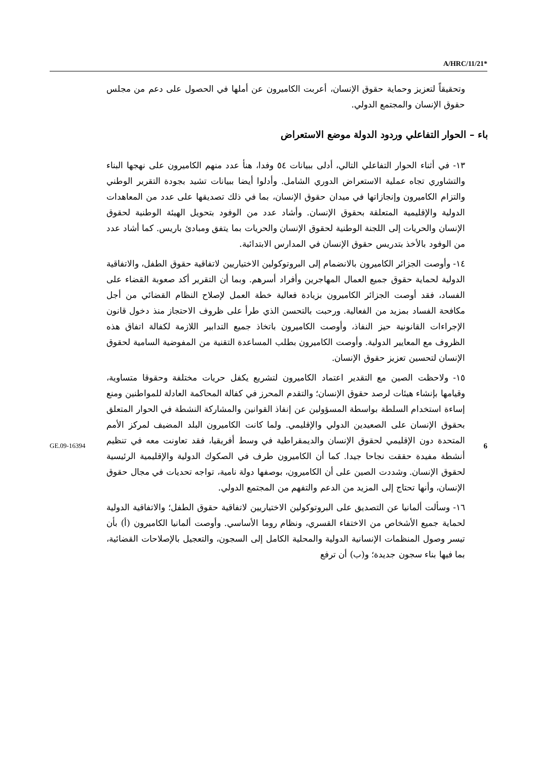A/HRC/11/21*
وتحقيقاً لتعزيز وحماية حقوق الإنسان، أعربت الكاميرون عن أملها في الحصول على دعم من مجلس حقوق الإنسان والمجتمع الدولي.
باء – الحوار التفاعلي وردود الدولة موضع الاستعراض
١٣- في أثناء الحوار التفاعلي التالي، أدلى ببيانات ٥٤ وفدا، هنأ عدد منهم الكاميرون على نهجها البناء والتشاوري تجاه عملية الاستعراض الدوري الشامل. وأدلوا أيضا ببيانات تشيد بجودة التقرير الوطني والتزام الكاميرون وإنجازاتها في ميدان حقوق الإنسان، بما في ذلك تصديقها على عدد من المعاهدات الدولية والإقليمية المتعلقة بحقوق الإنسان. وأشاد عدد من الوفود بتحويل الهيئة الوطنية لحقوق الإنسان والحريات إلى اللجنة الوطنية لحقوق الإنسان والحريات بما يتفق ومبادئ باريس. كما أشاد عدد من الوفود بالأخذ بتدريس حقوق الإنسان في المدارس الابتدائية.
١٤- وأوصت الجزائر الكاميرون بالانضمام إلى البروتوكولين الاختياريين لاتفاقية حقوق الطفل، والاتفاقية الدولية لحماية حقوق جميع العمال المهاجرين وأفراد أسرهم. وبما أن التقرير أكد صعوبة القضاء على الفساد، فقد أوصت الجزائر الكاميرون بزيادة فعالية خطة العمل لإصلاح النظام القضائي من أجل مكافحة الفساد بمزيد من الفعالية. ورحبت بالتحسن الذي طرأ على ظروف الاحتجاز منذ دخول قانون الإجراءات القانونية حيز النفاذ، وأوصت الكاميرون باتخاذ جميع التدابير اللازمة لكفالة اتفاق هذه الظروف مع المعايير الدولية. وأوصت الكاميرون بطلب المساعدة التقنية من المفوضية السامية لحقوق الإنسان لتحسين تعزيز حقوق الإنسان.
١٥- ولاحظت الصين مع التقدير اعتماد الكاميرون لتشريع يكفل حريات مختلفة وحقوقا متساوية، وقيامها بإنشاء هيئات لرصد حقوق الإنسان؛ والتقدم المحرز في كفالة المحاكمة العادلة للمواطنين ومنع إساءة استخدام السلطة بواسطة المسؤولين عن إنفاذ القوانين والمشاركة النشطة في الحوار المتعلق بحقوق الإنسان على الصعيدين الدولي والإقليمي. ولما كانت الكاميرون البلد المضيف لمركز الأمم المتحدة دون الإقليمي لحقوق الإنسان والديمقراطية في وسط أفريقيا، فقد تعاونت معه في تنظيم أنشطة مفيدة حققت نجاحا جيدا. كما أن الكاميرون طرف في الصكوك الدولية والإقليمية الرئيسية لحقوق الإنسان. وشددت الصين على أن الكاميرون، بوصفها دولة نامية، تواجه تحديات في مجال حقوق الإنسان، وأنها تحتاج إلى المزيد من الدعم والتفهم من المجتمع الدولي.
١٦- وسألت ألمانيا عن التصديق على البروتوكولين الاختياريين لاتفاقية حقوق الطفل؛ والاتفاقية الدولية لحماية جميع الأشخاص من الاختفاء القسري، ونظام روما الأساسي. وأوصت ألمانيا الكاميرون (أ) بأن تيسر وصول المنظمات الإنسانية الدولية والمحلية الكامل إلى السجون، والتعجيل بالإصلاحات القضائية، بما فيها بناء سجون جديدة؛ و(ب) أن ترفع
GE.09-16394 6